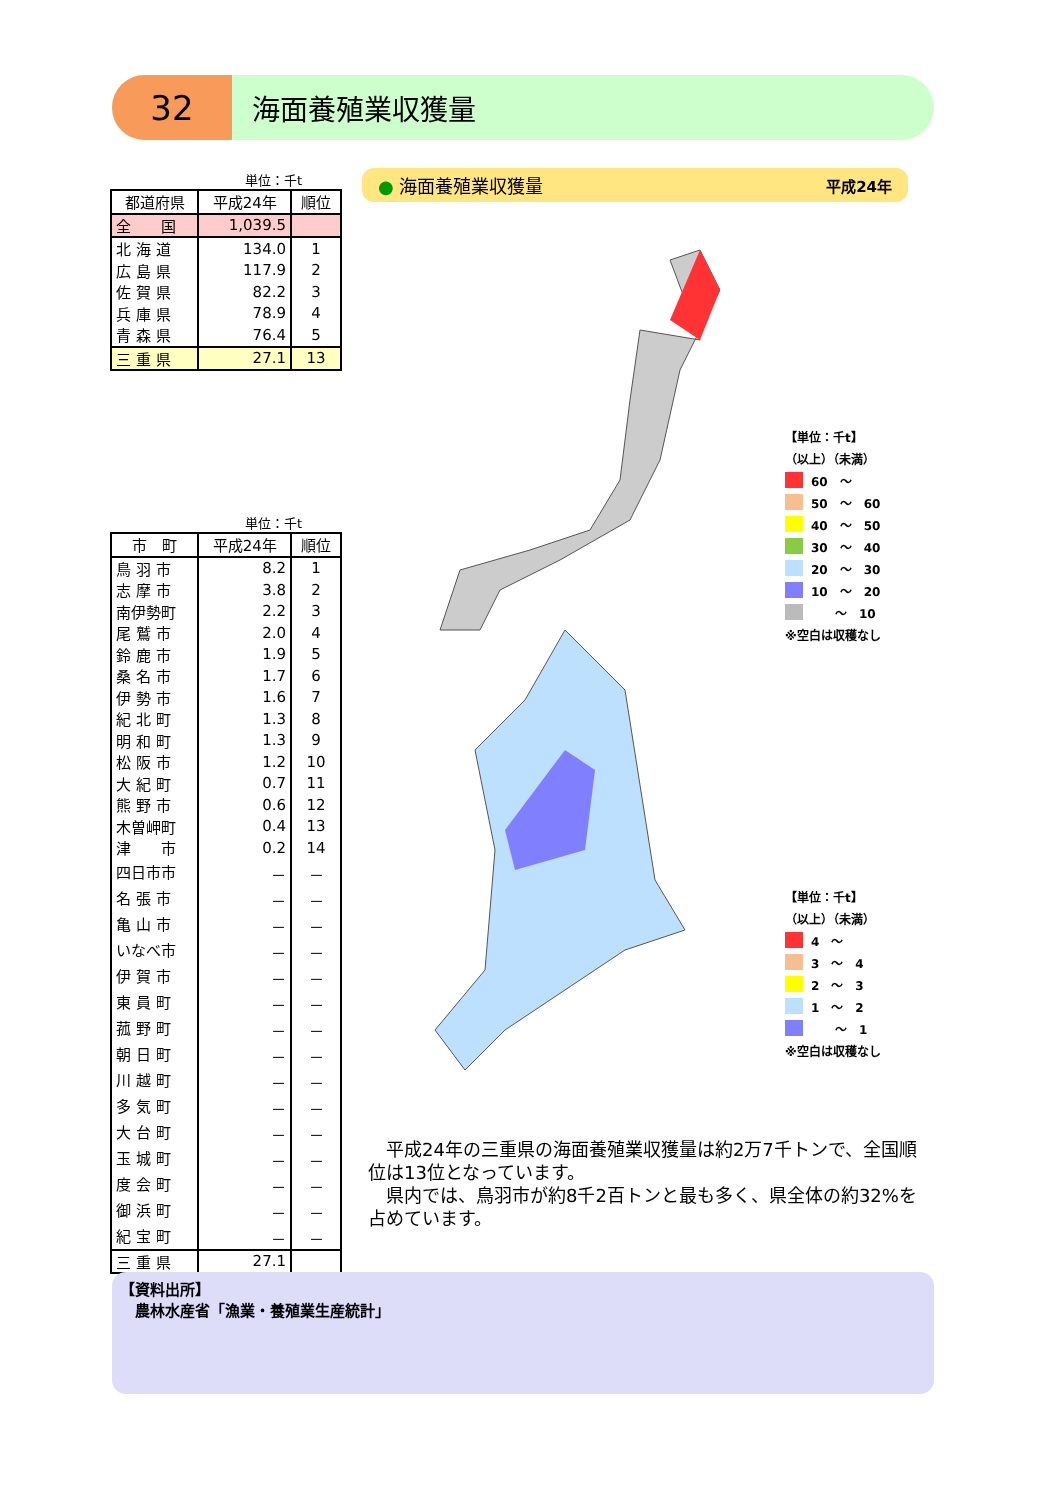32
海面養殖業収獲量
単位：千t
| 都道府県 | 平成24年 | 順位 |
| --- | --- | --- |
| 全 国 | 1,039.5 | |
| 北 海 道 | 134.0 | 1 |
| 広 島 県 | 117.9 | 2 |
| 佐 賀 県 | 82.2 | 3 |
| 兵 庫 県 | 78.9 | 4 |
| 青 森 県 | 76.4 | 5 |
| 三 重 県 | 27.1 | 13 |
単位：千t
| 市 町 | 平成24年 | 順位 |
| --- | --- | --- |
| 鳥 羽 市 | 8.2 | 1 |
| 志 摩 市 | 3.8 | 2 |
| 南伊勢町 | 2.2 | 3 |
| 尾 鷲 市 | 2.0 | 4 |
| 鈴 鹿 市 | 1.9 | 5 |
| 桑 名 市 | 1.7 | 6 |
| 伊 勢 市 | 1.6 | 7 |
| 紀 北 町 | 1.3 | 8 |
| 明 和 町 | 1.3 | 9 |
| 松 阪 市 | 1.2 | 10 |
| 大 紀 町 | 0.7 | 11 |
| 熊 野 市 | 0.6 | 12 |
| 木曽岬町 | 0.4 | 13 |
| 津 市 | 0.2 | 14 |
| 四日市市 | － | － |
| 名 張 市 | － | － |
| 亀 山 市 | － | － |
| いなべ市 | － | － |
| 伊 賀 市 | － | － |
| 東 員 町 | － | － |
| 菰 野 町 | － | － |
| 朝 日 町 | － | － |
| 川 越 町 | － | － |
| 多 気 町 | － | － |
| 大 台 町 | － | － |
| 玉 城 町 | － | － |
| 度 会 町 | － | － |
| 御 浜 町 | － | － |
| 紀 宝 町 | － | － |
| 三 重 県 | 27.1 | |
● 海面養殖業収獲量 平成24年
【単位：千t】
（以上）（未満）
60　～
50　～　60
40　～　50
30　～　40
20　～　30
10　～　20
　　～　10
※空白は収穫なし
【単位：千t】
（以上）（未満）
4　～
3　～　4
2　～　3
1　～　2
　　～　1
※空白は収穫なし
　平成24年の三重県の海面養殖業収獲量は約2万7千トンで、全国順位は13位となっています。
　県内では、鳥羽市が約8千2百トンと最も多く、県全体の約32%を占めています。
【資料出所】
　農林水産省「漁業・養殖業生産統計」